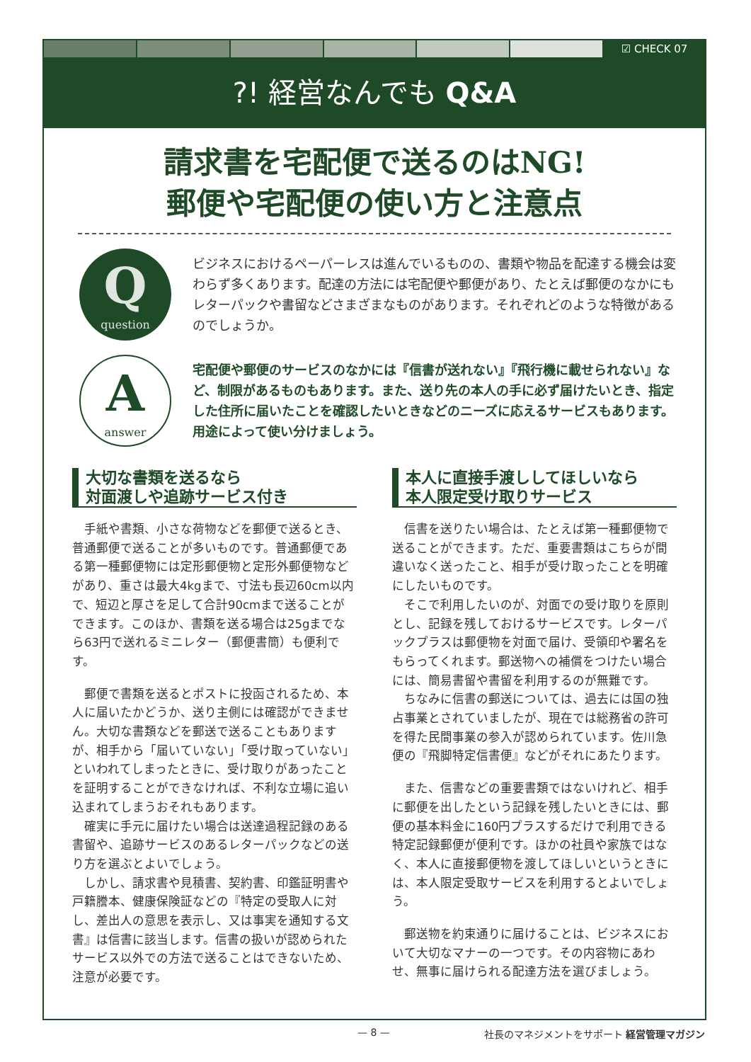☑ CHECK 07
?! 経営なんでも Q&A
請求書を宅配便で送るのはNG!
郵便や宅配便の使い方と注意点
Qquestion
ビジネスにおけるペーパーレスは進んでいるものの、書類や物品を配達する機会は変わらず多くあります。配達の方法には宅配便や郵便があり、たとえば郵便のなかにもレターパックや書留などさまざまなものがあります。それぞれどのような特徴があるのでしょうか。
Aanswer
宅配便や郵便のサービスのなかには『信書が送れない』『飛行機に載せられない』など、制限があるものもあります。また、送り先の本人の手に必ず届けたいとき、指定した住所に届いたことを確認したいときなどのニーズに応えるサービスもあります。用途によって使い分けましょう。
大切な書類を送るなら
対面渡しや追跡サービス付き
手紙や書類、小さな荷物などを郵便で送るとき、普通郵便で送ることが多いものです。普通郵便である第一種郵便物には定形郵便物と定形外郵便物などがあり、重さは最大4kgまで、寸法も長辺60cm以内で、短辺と厚さを足して合計90cmまで送ることができます。このほか、書類を送る場合は25gまでなら63円で送れるミニレター（郵便書簡）も便利です。
郵便で書類を送るとポストに投函されるため、本人に届いたかどうか、送り主側には確認ができません。大切な書類などを郵送で送ることもありますが、相手から「届いていない」「受け取っていない」といわれてしまったときに、受け取りがあったことを証明することができなければ、不利な立場に追い込まれてしまうおそれもあります。
確実に手元に届けたい場合は送達過程記録のある書留や、追跡サービスのあるレターパックなどの送り方を選ぶとよいでしょう。
しかし、請求書や見積書、契約書、印鑑証明書や戸籍謄本、健康保険証などの『特定の受取人に対し、差出人の意思を表示し、又は事実を通知する文書』は信書に該当します。信書の扱いが認められたサービス以外での方法で送ることはできないため、注意が必要です。
本人に直接手渡ししてほしいなら
本人限定受け取りサービス
信書を送りたい場合は、たとえば第一種郵便物で送ることができます。ただ、重要書類はこちらが間違いなく送ったこと、相手が受け取ったことを明確にしたいものです。
そこで利用したいのが、対面での受け取りを原則とし、記録を残しておけるサービスです。レターパックプラスは郵便物を対面で届け、受領印や署名をもらってくれます。郵送物への補償をつけたい場合には、簡易書留や書留を利用するのが無難です。
ちなみに信書の郵送については、過去には国の独占事業とされていましたが、現在では総務省の許可を得た民間事業の参入が認められています。佐川急便の『飛脚特定信書便』などがそれにあたります。
また、信書などの重要書類ではないけれど、相手に郵便を出したという記録を残したいときには、郵便の基本料金に160円プラスするだけで利用できる特定記録郵便が便利です。ほかの社員や家族ではなく、本人に直接郵便物を渡してほしいというときには、本人限定受取サービスを利用するとよいでしょう。
郵送物を約束通りに届けることは、ビジネスにおいて大切なマナーの一つです。その内容物にあわせ、無事に届けられる配達方法を選びましょう。
— 8 — 社長のマネジメントをサポート 経営管理マガジン